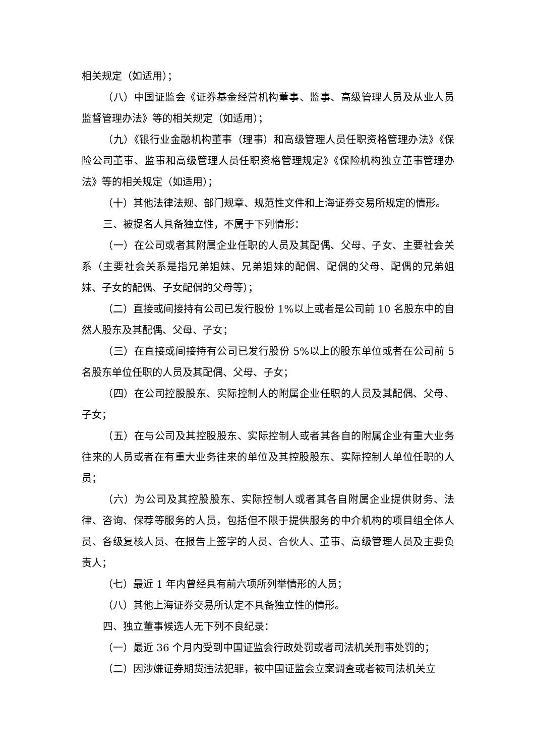相关规定（如适用）；
（八）中国证监会《证券基金经营机构董事、监事、高级管理人员及从业人员监督管理办法》等的相关规定（如适用）；
（九）《银行业金融机构董事（理事）和高级管理人员任职资格管理办法》《保险公司董事、监事和高级管理人员任职资格管理规定》《保险机构独立董事管理办法》等的相关规定（如适用）；
（十）其他法律法规、部门规章、规范性文件和上海证券交易所规定的情形。
三、被提名人具备独立性，不属于下列情形：
（一）在公司或者其附属企业任职的人员及其配偶、父母、子女、主要社会关系（主要社会关系是指兄弟姐妹、兄弟姐妹的配偶、配偶的父母、配偶的兄弟姐妹、子女的配偶、子女配偶的父母等）；
（二）直接或间接持有公司已发行股份 1%以上或者是公司前 10 名股东中的自然人股东及其配偶、父母、子女；
（三）在直接或间接持有公司已发行股份 5%以上的股东单位或者在公司前 5 名股东单位任职的人员及其配偶、父母、子女；
（四）在公司控股股东、实际控制人的附属企业任职的人员及其配偶、父母、子女；
（五）在与公司及其控股股东、实际控制人或者其各自的附属企业有重大业务往来的人员或者在有重大业务往来的单位及其控股股东、实际控制人单位任职的人员；
（六）为公司及其控股股东、实际控制人或者其各自附属企业提供财务、法律、咨询、保荐等服务的人员，包括但不限于提供服务的中介机构的项目组全体人员、各级复核人员、在报告上签字的人员、合伙人、董事、高级管理人员及主要负责人；
（七）最近 1 年内曾经具有前六项所列举情形的人员；
（八）其他上海证券交易所认定不具备独立性的情形。
四、独立董事候选人无下列不良纪录：
（一）最近 36 个月内受到中国证监会行政处罚或者司法机关刑事处罚的；
（二）因涉嫌证券期货违法犯罪，被中国证监会立案调查或者被司法机关立